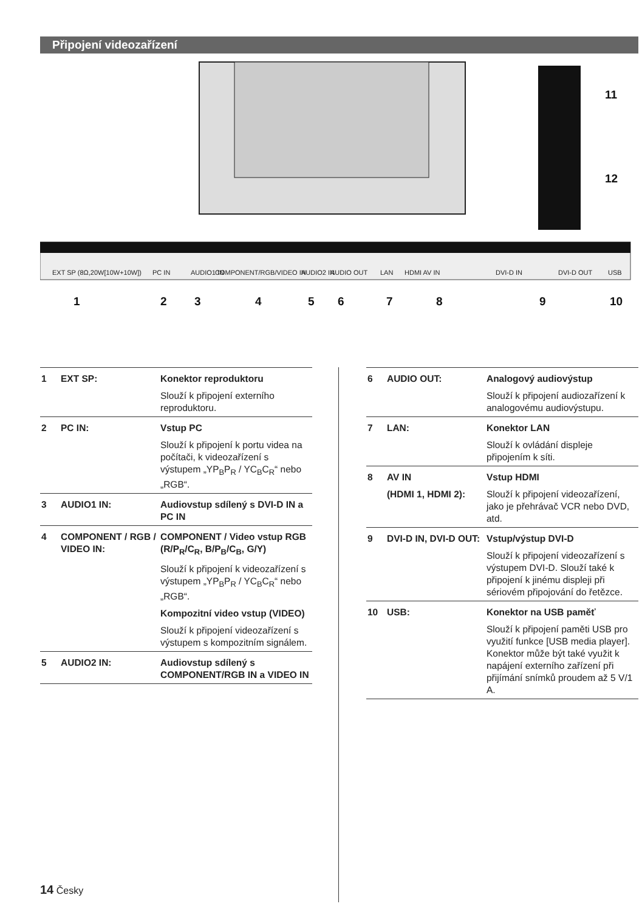Připojení videozařízení
EXT SP (8Ω,20W[10W+10W])
PC IN
AUDIO1 IN
COMPONENT/RGB/VIDEO IN
AUDIO2 IN
AUDIO OUT
LAN
HDMI AV IN
DVI-D IN
DVI-D OUT
USB
1
2
3
4
5
6
7
8
9
10
11
12
| 1 | EXT SP: | Konektor reproduktoru |
| | | Slouží k připojení externího reproduktoru. |
| 2 | PC IN: | Vstup PC |
| | | Slouží k připojení k portu videa na počítači, k videozařízení s výstupem „YP<sub>B</sub>P<sub>R</sub> / YC<sub>B</sub>C<sub>R</sub>“ nebo „RGB“. |
| 3 | AUDIO1 IN: | Audiovstup sdílený s DVI-D IN a PC IN |
| 4 | COMPONENT / RGB / VIDEO IN: | COMPONENT / Video vstup RGB (R/P<sub>R</sub>/C<sub>R</sub>, B/P<sub>B</sub>/C<sub>B</sub>, G/Y) |
| | | Slouží k připojení k videozařízení s výstupem „YP<sub>B</sub>P<sub>R</sub> / YC<sub>B</sub>C<sub>R</sub>“ nebo „RGB“. |
| | | Kompozitní video vstup (VIDEO) |
| | | Slouží k připojení videozařízení s výstupem s kompozitním signálem. |
| 5 | AUDIO2 IN: | Audiovstup sdílený s COMPONENT/RGB IN a VIDEO IN |
| 6 | AUDIO OUT: | Analogový audiovýstup |
| | | Slouží k připojení audiozařízení k analogovému audiovýstupu. |
| 7 | LAN: | Konektor LAN |
| | | Slouží k ovládání displeje připojením k síti. |
| 8 | AV IN | Vstup HDMI |
| | (HDMI 1, HDMI 2): | Slouží k připojení videozařízení, jako je přehrávač VCR nebo DVD, atd. |
| 9 | DVI-D IN, DVI-D OUT: | Vstup/výstup DVI-D |
| | | Slouží k připojení videozařízení s výstupem DVI-D. Slouží také k připojení k jinému displeji při sériovém připojování do řetězce. |
| 10 | USB: | Konektor na USB paměť |
| | | Slouží k připojení paměti USB pro využití funkce [USB media player]. Konektor může být také využit k napájení externího zařízení při přijímání snímků proudem až 5 V/1 A. |
14 Česky